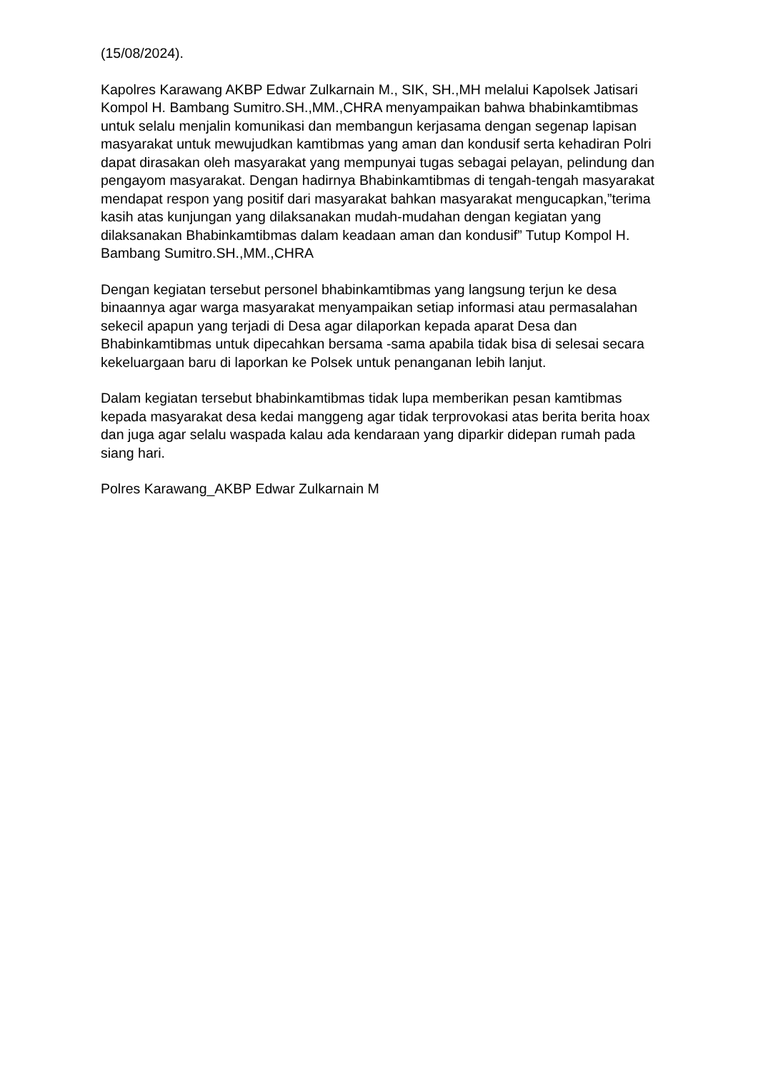(15/08/2024).
Kapolres Karawang AKBP Edwar Zulkarnain M., SIK, SH.,MH melalui Kapolsek Jatisari Kompol H. Bambang Sumitro.SH.,MM.,CHRA menyampaikan bahwa bhabinkamtibmas untuk selalu menjalin komunikasi dan membangun kerjasama dengan segenap lapisan masyarakat untuk mewujudkan kamtibmas yang aman dan kondusif serta kehadiran Polri dapat dirasakan oleh masyarakat yang mempunyai tugas sebagai pelayan, pelindung dan pengayom masyarakat. Dengan hadirnya Bhabinkamtibmas di tengah-tengah masyarakat mendapat respon yang positif dari masyarakat bahkan masyarakat mengucapkan,”terima kasih atas kunjungan yang dilaksanakan mudah-mudahan dengan kegiatan yang dilaksanakan Bhabinkamtibmas dalam keadaan aman dan kondusif” Tutup Kompol H. Bambang Sumitro.SH.,MM.,CHRA
Dengan kegiatan tersebut personel bhabinkamtibmas yang langsung terjun ke desa binaannya agar warga masyarakat menyampaikan setiap informasi atau permasalahan sekecil apapun yang terjadi di Desa agar dilaporkan kepada aparat Desa dan Bhabinkamtibmas untuk dipecahkan bersama -sama apabila tidak bisa di selesai secara kekeluargaan baru di laporkan ke Polsek untuk penanganan lebih lanjut.
Dalam kegiatan tersebut bhabinkamtibmas tidak lupa memberikan pesan kamtibmas kepada masyarakat desa kedai manggeng agar tidak terprovokasi atas berita berita hoax dan juga agar selalu waspada kalau ada kendaraan yang diparkir didepan rumah pada siang hari.
Polres Karawang_AKBP Edwar Zulkarnain M